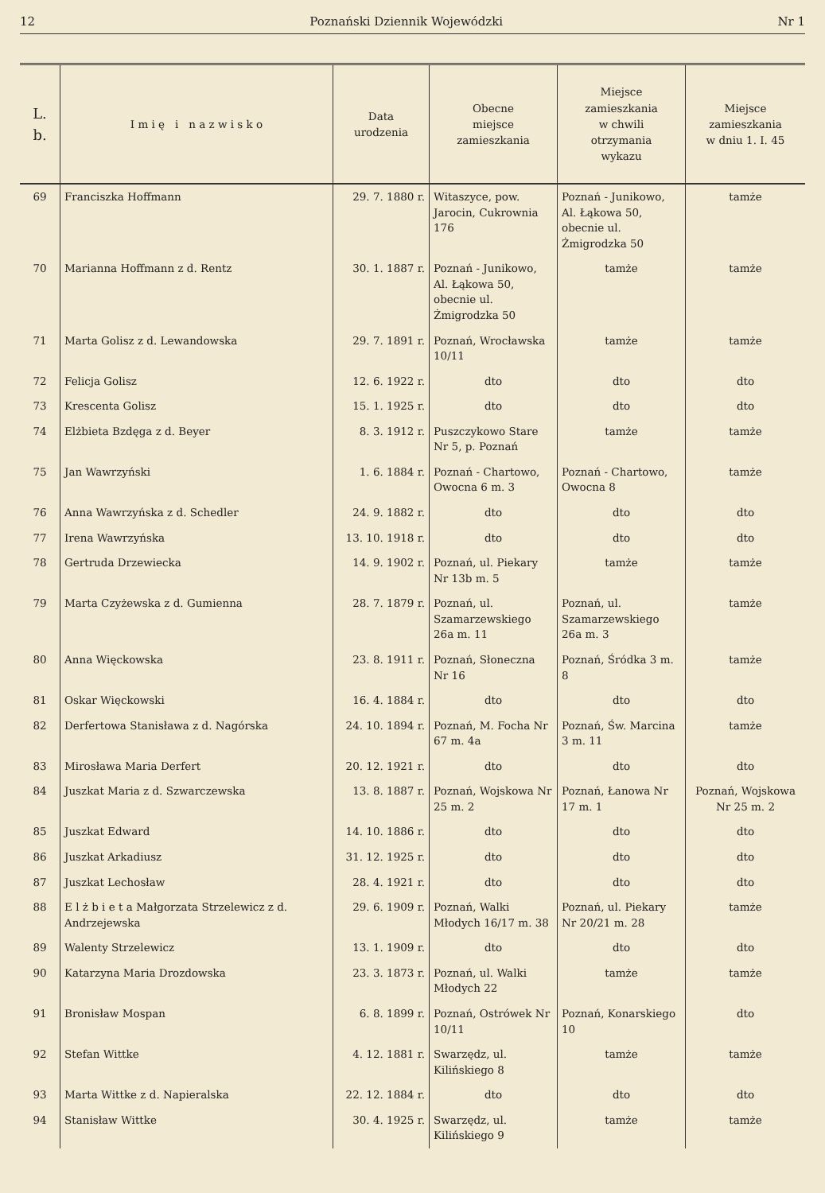12 Poznański Dziennik Wojewódzki Nr 1
| L. b. | I m i ę i n a z w i s k o | Data urodzenia | Obecne miejsce zamieszkania | Miejsce zamieszkania w chwili otrzymania wykazu | Miejsce zamieszkania w dniu 1. I. 45 |
| --- | --- | --- | --- | --- | --- |
| 69 | Franciszka Hoffmann | 29. 7. 1880 r. | Witaszyce, pow. Jarocin, Cukrownia 176 | Poznań - Junikowo, Al. Łąkowa 50, obecnie ul. Żmigrodzka 50 | tamże |
| 70 | Marianna Hoffmann z d. Rentz | 30. 1. 1887 r. | Poznań - Junikowo, Al. Łąkowa 50, obecnie ul. Żmigrodzka 50 | tamże | tamże |
| 71 | Marta Golisz z d. Lewandowska | 29. 7. 1891 r. | Poznań, Wrocławska 10/11 | tamże | tamże |
| 72 | Felicja Golisz | 12. 6. 1922 r. | dto | dto | dto |
| 73 | Krescenta Golisz | 15. 1. 1925 r. | dto | dto | dto |
| 74 | Elżbieta Bzdęga z d. Beyer | 8. 3. 1912 r. | Puszczykowo Stare Nr 5, p. Poznań | tamże | tamże |
| 75 | Jan Wawrzyński | 1. 6. 1884 r. | Poznań - Chartowo, Owocna 6 m. 3 | Poznań - Chartowo, Owocna 8 | tamże |
| 76 | Anna Wawrzyńska z d. Schedler | 24. 9. 1882 r. | dto | dto | dto |
| 77 | Irena Wawrzyńska | 13. 10. 1918 r. | dto | dto | dto |
| 78 | Gertruda Drzewiecka | 14. 9. 1902 r. | Poznań, ul. Piekary Nr 13b m. 5 | tamże | tamże |
| 79 | Marta Czyżewska z d. Gumienna | 28. 7. 1879 r. | Poznań, ul. Szamarzewskiego 26a m. 11 | Poznań, ul. Szamarzewskiego 26a m. 3 | tamże |
| 80 | Anna Więckowska | 23. 8. 1911 r. | Poznań, Słoneczna Nr 16 | Poznań, Śródka 3 m. 8 | tamże |
| 81 | Oskar Więckowski | 16. 4. 1884 r. | dto | dto | dto |
| 82 | Derfertowa Stanisława z d. Nagórska | 24. 10. 1894 r. | Poznań, M. Focha Nr 67 m. 4a | Poznań, Św. Marcina 3 m. 11 | tamże |
| 83 | Mirosława Maria Derfert | 20. 12. 1921 r. | dto | dto | dto |
| 84 | Juszkat Maria z d. Szwarczewska | 13. 8. 1887 r. | Poznań, Wojskowa Nr 25 m. 2 | Poznań, Łanowa Nr 17 m. 1 | Poznań, Wojskowa Nr 25 m. 2 |
| 85 | Juszkat Edward | 14. 10. 1886 r. | dto | dto | dto |
| 86 | Juszkat Arkadiusz | 31. 12. 1925 r. | dto | dto | dto |
| 87 | Juszkat Lechosław | 28. 4. 1921 r. | dto | dto | dto |
| 88 | E l ż b i e t a Małgorzata Strzelewicz z d. Andrzejewska | 29. 6. 1909 r. | Poznań, Walki Młodych 16/17 m. 38 | Poznań, ul. Piekary Nr 20/21 m. 28 | tamże |
| 89 | Walenty Strzelewicz | 13. 1. 1909 r. | dto | dto | dto |
| 90 | Katarzyna Maria Drozdowska | 23. 3. 1873 r. | Poznań, ul. Walki Młodych 22 | tamże | tamże |
| 91 | Bronisław Mospan | 6. 8. 1899 r. | Poznań, Ostrówek Nr 10/11 | Poznań, Konarskiego 10 | dto |
| 92 | Stefan Wittke | 4. 12. 1881 r. | Swarzędz, ul. Kilińskiego 8 | tamże | tamże |
| 93 | Marta Wittke z d. Napieralska | 22. 12. 1884 r. | dto | dto | dto |
| 94 | Stanisław Wittke | 30. 4. 1925 r. | Swarzędz, ul. Kilińskiego 9 | tamże | tamże |